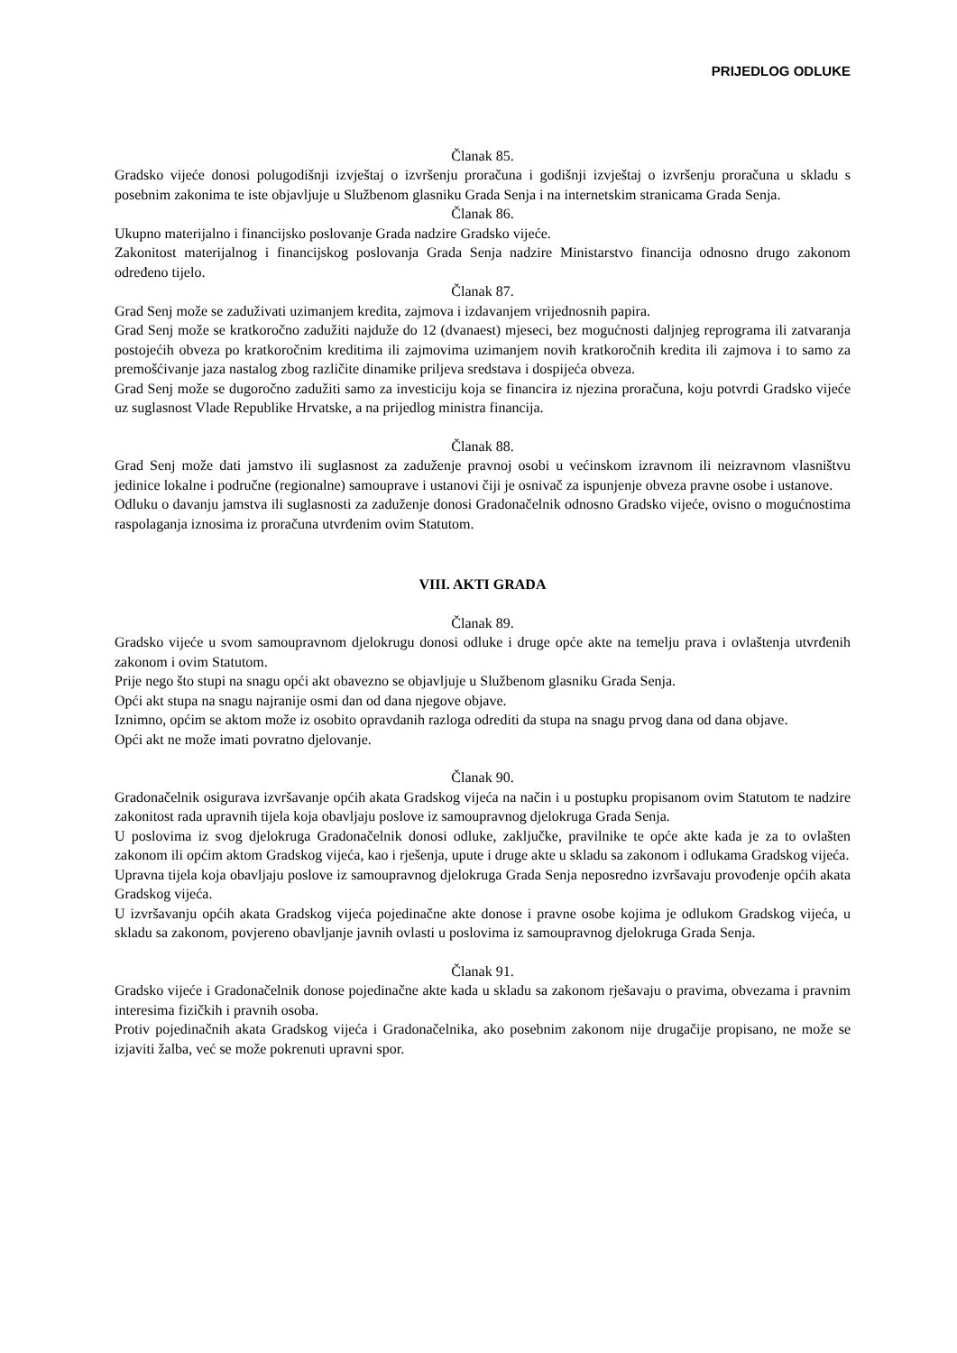PRIJEDLOG ODLUKE
Članak 85.
Gradsko vijeće donosi polugodišnji izvještaj o izvršenju proračuna i godišnji izvještaj o izvršenju proračuna u skladu s posebnim zakonima te iste objavljuje u Službenom glasniku Grada Senja i na internetskim stranicama Grada Senja.
Članak 86.
Ukupno materijalno i financijsko poslovanje Grada nadzire Gradsko vijeće.
Zakonitost materijalnog i financijskog poslovanja Grada Senja nadzire Ministarstvo financija odnosno drugo zakonom određeno tijelo.
Članak 87.
Grad Senj može se zaduživati uzimanjem kredita, zajmova i izdavanjem vrijednosnih papira.
Grad Senj može se kratkoročno zadužiti najduže do 12 (dvanaest) mjeseci, bez mogućnosti daljnjeg reprograma ili zatvaranja postojećih obveza po kratkoročnim kreditima ili zajmovima uzimanjem novih kratkoročnih kredita ili zajmova i to samo za premošćivanje jaza nastalog zbog različite dinamike priljeva sredstava i dospijeća obveza.
Grad Senj može se dugoročno zadužiti samo za investiciju koja se financira iz njezina proračuna, koju potvrdi Gradsko vijeće uz suglasnost Vlade Republike Hrvatske, a na prijedlog ministra financija.
Članak 88.
Grad Senj može dati jamstvo ili suglasnost za zaduženje pravnoj osobi u većinskom izravnom ili neizravnom vlasništvu jedinice lokalne i područne (regionalne) samouprave i ustanovi čiji je osnivač za ispunjenje obveza pravne osobe i ustanove.
Odluku o davanju jamstva ili suglasnosti za zaduženje donosi Gradonačelnik odnosno Gradsko vijeće, ovisno o mogućnostima raspolaganja iznosima iz proračuna utvrđenim ovim Statutom.
VIII. AKTI GRADA
Članak 89.
Gradsko vijeće u svom samoupravnom djelokrugu donosi odluke i druge opće akte na temelju prava i ovlaštenja utvrđenih zakonom i ovim Statutom.
Prije nego što stupi na snagu opći akt obavezno se objavljuje u Službenom glasniku Grada Senja.
Opći akt stupa na snagu najranije osmi dan od dana njegove objave.
Iznimno, općim se aktom može iz osobito opravdanih razloga odrediti da stupa na snagu prvog dana od dana objave.
Opći akt ne može imati povratno djelovanje.
Članak 90.
Gradonačelnik osigurava izvršavanje općih akata Gradskog vijeća na način i u postupku propisanom ovim Statutom te nadzire zakonitost rada upravnih tijela koja obavljaju poslove iz samoupravnog djelokruga Grada Senja.
U poslovima iz svog djelokruga Gradonačelnik donosi odluke, zaključke, pravilnike te opće akte kada je za to ovlašten zakonom ili općim aktom Gradskog vijeća, kao i rješenja, upute i druge akte u skladu sa zakonom i odlukama Gradskog vijeća.
Upravna tijela koja obavljaju poslove iz samoupravnog djelokruga Grada Senja neposredno izvršavaju provođenje općih akata Gradskog vijeća.
U izvršavanju općih akata Gradskog vijeća pojedinačne akte donose i pravne osobe kojima je odlukom Gradskog vijeća, u skladu sa zakonom, povjereno obavljanje javnih ovlasti u poslovima iz samoupravnog djelokruga Grada Senja.
Članak 91.
Gradsko vijeće i Gradonačelnik donose pojedinačne akte kada u skladu sa zakonom rješavaju o pravima, obvezama i pravnim interesima fizičkih i pravnih osoba.
Protiv pojedinačnih akata Gradskog vijeća i Gradonačelnika, ako posebnim zakonom nije drugačije propisano, ne može se izjaviti žalba, već se može pokrenuti upravni spor.